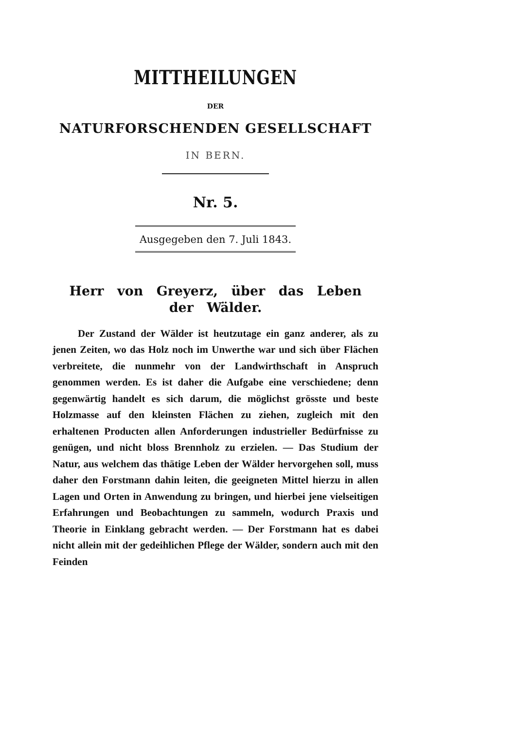MITTHEILUNGEN
DER
NATURFORSCHENDEN GESELLSCHAFT
IN BERN.
Nr. 5.
Ausgegeben den 7. Juli 1843.
Herr von Greyerz, über das Leben der Wälder.
Der Zustand der Wälder ist heutzutage ein ganz anderer, als zu jenen Zeiten, wo das Holz noch im Unwerthe war und sich über Flächen verbreitete, die nunmehr von der Landwirthschaft in Anspruch genommen werden. Es ist daher die Aufgabe eine verschiedene; denn gegenwärtig handelt es sich darum, die möglichst grösste und beste Holzmasse auf den kleinsten Flächen zu ziehen, zugleich mit den erhaltenen Producten allen Anforderungen industrieller Bedürfnisse zu genügen, und nicht bloss Brennholz zu erzielen. — Das Studium der Natur, aus welchem das thätige Leben der Wälder hervorgehen soll, muss daher den Forstmann dahin leiten, die geeigneten Mittel hierzu in allen Lagen und Orten in Anwendung zu bringen, und hierbei jene vielseitigen Erfahrungen und Beobachtungen zu sammeln, wodurch Praxis und Theorie in Einklang gebracht werden. — Der Forstmann hat es dabei nicht allein mit der gedeihlichen Pflege der Wälder, sondern auch mit den Feinden